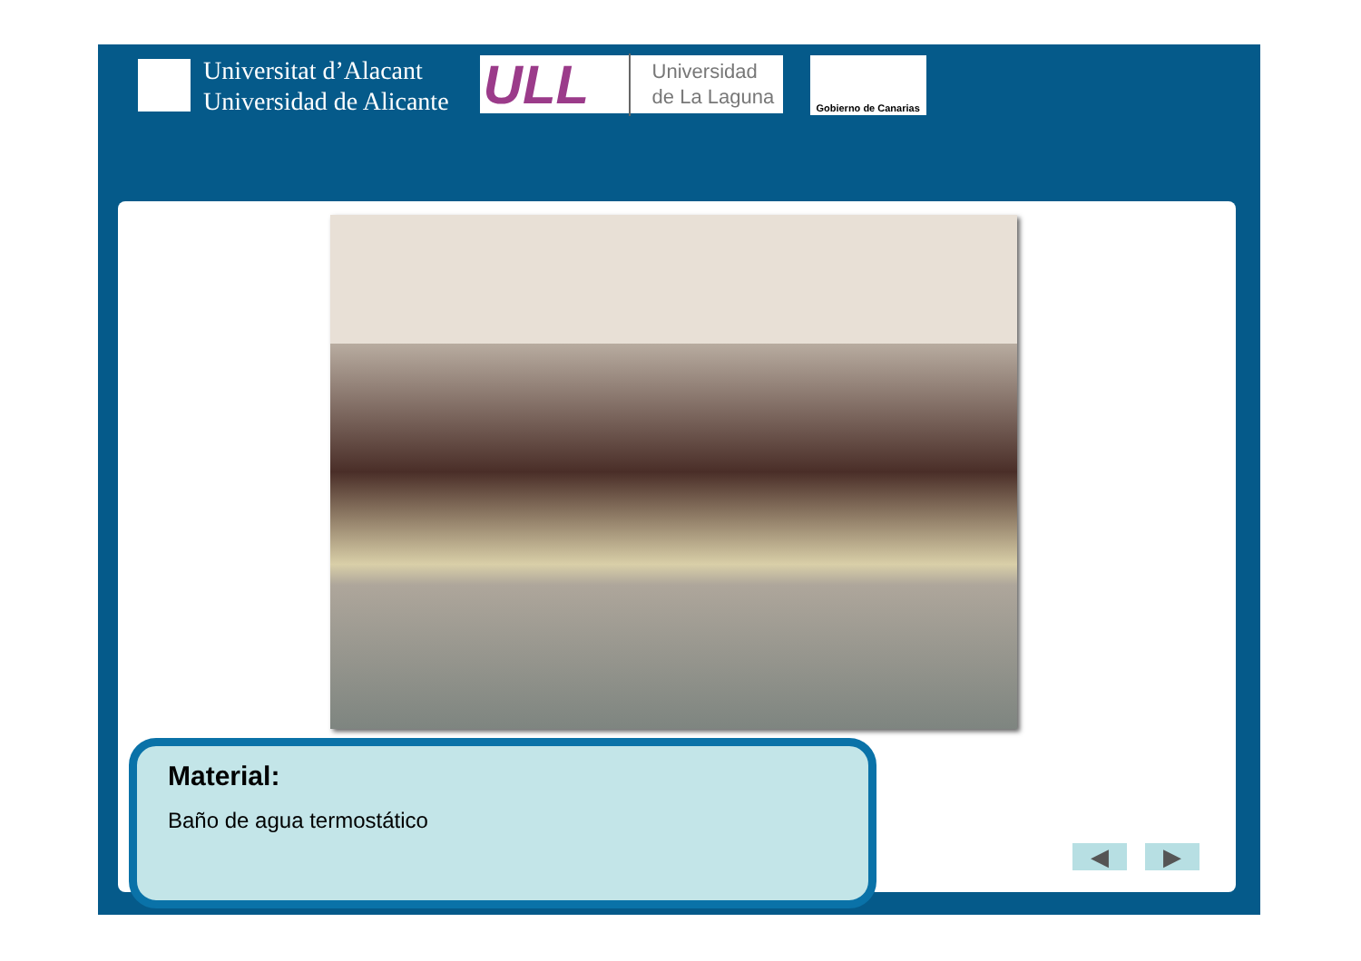Universitat d’Alacant
Universidad de Alicante
ULL
Universidad
de La Laguna
Gobierno de Canarias
Material:
Baño de agua termostático
◀ ▶